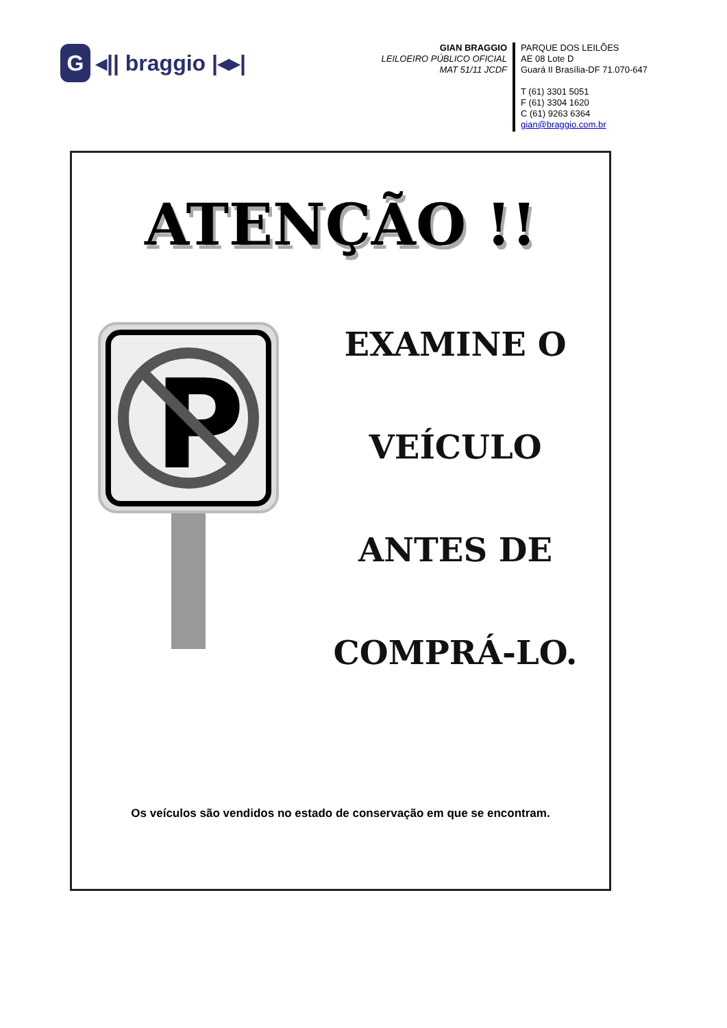G ◂|| braggio |◂▸|
GIAN BRAGGIO
LEILOEIRO PÚBLICO OFICIAL
MAT 51/11 JCDF
PARQUE DOS LEILÕES
AE 08 Lote D
Guará II Brasília-DF 71.070-647
T (61) 3301 5051
F (61) 3304 1620
C (61) 9263 6364
gian@braggio.com.br
ATENÇÃO !!
P
EXAMINE O
VEÍCULO
ANTES DE
COMPRÁ-LO.
Os veículos são vendidos no estado de conservação em que se encontram.